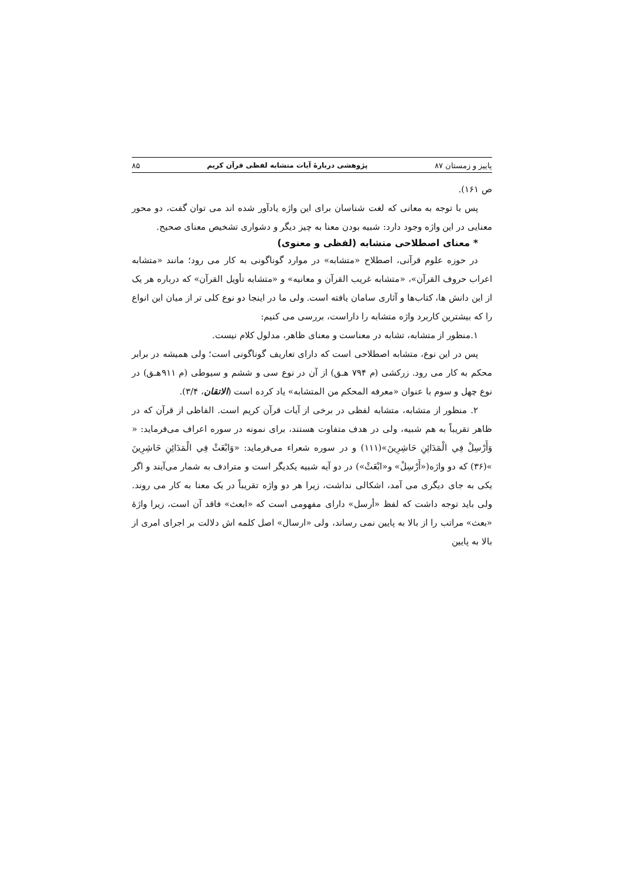پاییز و زمستان ۸۷ پژوهشی دربارهٔ آیات متشابه لفظی قرآن کریم ۸۵
ص ۱۶۱).
پس با توجه به معانی که لغت شناسان برای این واژه یادآور شده اند می توان گفت، دو محور معنایی در این واژه وجود دارد: شبیه بودن معنا به چیز دیگر و دشواری تشخیص معنای صحیح.
* معنای اصطلاحی متشابه (لفظی و معنوی)
در حوزه علوم قرآنی، اصطلاح «متشابه» در موارد گوناگونی به کار می رود؛ مانند «متشابه اعراب حروف القرآن»، «متشابه غریب القرآن و معانیه» و «متشابه تأویل القرآن» که درباره هر یک از این دانش ها، کتاب‌ها و آثاری سامان یافته است. ولی ما در اینجا دو نوع کلی تر از میان این انواع را که بیشترین کاربرد واژه متشابه را داراست، بررسی می کنیم:
۱.منظور از متشابه، تشابه در معناست و معنای ظاهر، مدلول کلام نیست.
پس در این نوع، متشابه اصطلاحی است که دارای تعاریف گوناگونی است؛ ولی همیشه در برابر محکم به کار می رود. زرکشی (م ۷۹۴ هـق) از آن در نوع سی و ششم و سیوطی (م ۹۱۱هـق) در نوع چهل و سوم با عنوان «معرفه المحکم من المتشابه» یاد کرده است (الاتقان، ۳/۴).
۲. منظور از متشابه، متشابه لفظی در برخی از آیات قرآن کریم است. الفاظی از قرآن که در ظاهر تقریباً به هم شبیه، ولی در هدف متفاوت هستند، برای نمونه در سوره اعراف می‌فرماید: « وَأَرْسِلْ فِي الْمَدَائِنِ حَاشِرِينَ»(۱۱۱) و در سوره شعراء می‌فرماید: «وَابْعَثْ فِي الْمَدَائِنِ حَاشِرِينَ »(۳۶) که دو واژه(«أَرْسِلْ» و«ابْعَثْ») در دو آیه شبیه یکدیگر است و مترادف به شمار می‌آیند و اگر یکی به جای دیگری می آمد، اشکالی نداشت، زیرا هر دو واژه تقریباً در یک معنا به کار می روند. ولی باید توجه داشت که لفظ «أرسل» دارای مفهومی است که «ابعث» فاقد آن است، زیرا واژهٔ «بعث» مراتب را از بالا به پایین نمی رساند، ولی «ارسال» اصل کلمه اش دلالت بر اجرای امری از بالا به پایین